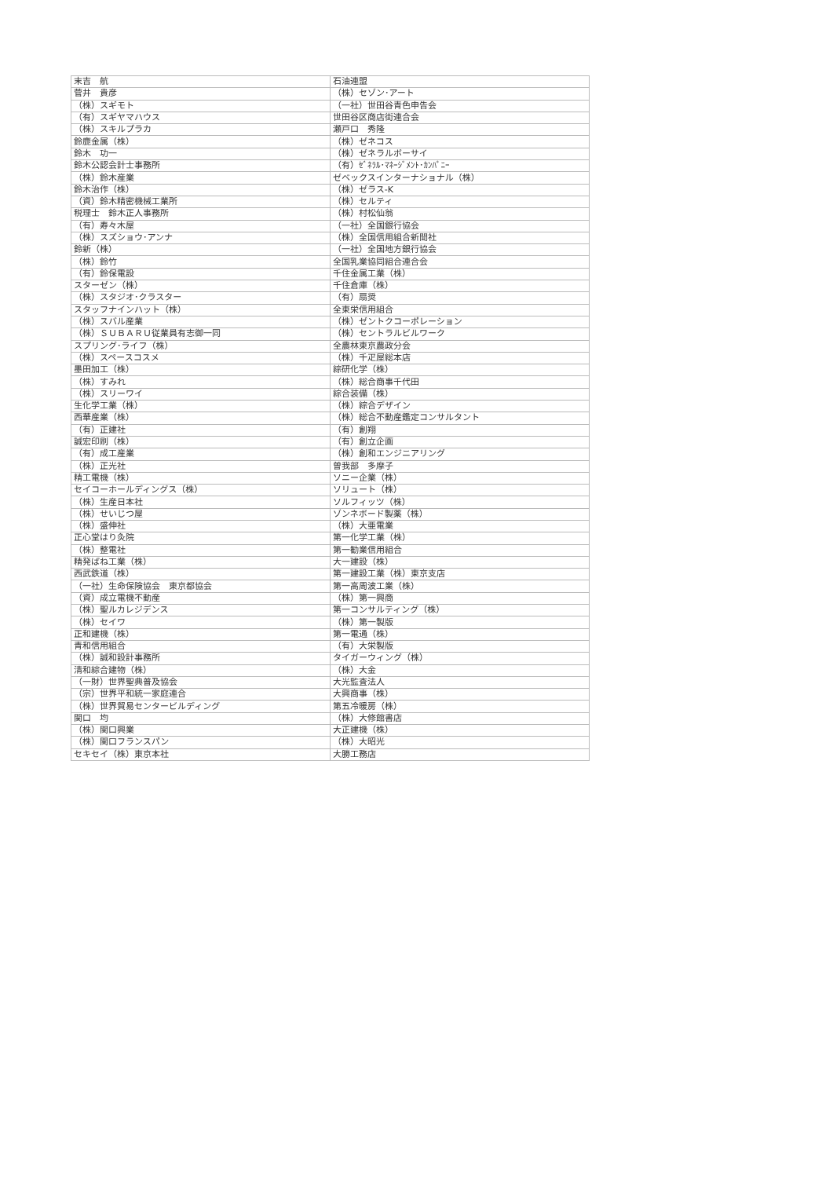| 末吉 航 | 石油連盟 |
| 菅井 貴彦 | （株）セゾン･アート |
| （株）スギモト | （一社）世田谷青色申告会 |
| （有）スギヤマハウス | 世田谷区商店街連合会 |
| （株）スキルプラカ | 瀬戸口 秀隆 |
| 鈴鹿金属（株） | （株）ゼネコス |
| 鈴木 功一 | （株）ゼネラルボーサイ |
| 鈴木公認会計士事務所 | （有）ｾﾞﾈﾗﾙ･ﾏﾈｰｼﾞﾒﾝﾄ･ｶﾝﾊﾟﾆｰ |
| （株）鈴木産業 | ゼベックスインターナショナル（株） |
| 鈴木治作（株） | （株）ゼラス-K |
| （資）鈴木精密機械工業所 | （株）セルティ |
| 税理士 鈴木正人事務所 | （株）村松仙翁 |
| （有）寿々木屋 | （一社）全国銀行協会 |
| （株）スズショウ･アンナ | （株）全国信用組合新聞社 |
| 鈴新（株） | （一社）全国地方銀行協会 |
| （株）鈴竹 | 全国乳業協同組合連合会 |
| （有）鈴保電設 | 千住金属工業（株） |
| スターゼン（株） | 千住倉庫（株） |
| （株）スタジオ･クラスター | （有）扇奨 |
| スタッフナインハット（株） | 全東栄信用組合 |
| （株）スバル産業 | （株）ゼントクコーポレーション |
| （株）ＳＵＢＡＲＵ従業員有志御一同 | （株）セントラルビルワーク |
| スプリング･ライフ（株） | 全農林東京農政分会 |
| （株）スペースコスメ | （株）千疋屋総本店 |
| 墨田加工（株） | 綜研化学（株） |
| （株）すみれ | （株）総合商事千代田 |
| （株）スリーワイ | 綜合装備（株） |
| 生化学工業（株） | （株）綜合デザイン |
| 西華産業（株） | （株）総合不動産鑑定コンサルタント |
| （有）正建社 | （有）創翔 |
| 誠宏印刷（株） | （有）創立企画 |
| （有）成工産業 | （株）創和エンジニアリング |
| （株）正光社 | 曽我部 多摩子 |
| 精工電機（株） | ソニー企業（株） |
| セイコーホールディングス（株） | ソリュート（株） |
| （株）生産日本社 | ソルフィッツ（株） |
| （株）せいじつ屋 | ゾンネボード製薬（株） |
| （株）盛伸社 | （株）大亜電業 |
| 正心堂はり灸院 | 第一化学工業（株） |
| （株）整電社 | 第一勧業信用組合 |
| 精発ばね工業（株） | 大一建設（株） |
| 西武鉄道（株） | 第一建設工業（株）東京支店 |
| （一社）生命保険協会 東京都協会 | 第一高周波工業（株） |
| （資）成立電機不動産 | （株）第一興商 |
| （株）聖ルカレジデンス | 第一コンサルティング（株） |
| （株）セイワ | （株）第一製版 |
| 正和建機（株） | 第一電通（株） |
| 青和信用組合 | （有）大栄製版 |
| （株）誠和設計事務所 | タイガーウィング（株） |
| 清和綜合建物（株） | （株）大金 |
| （一財）世界聖典普及協会 | 大光監査法人 |
| （宗）世界平和統一家庭連合 | 大興商事（株） |
| （株）世界貿易センタービルディング | 第五冷暖房（株） |
| 関口 均 | （株）大修館書店 |
| （株）関口興業 | 大正建機（株） |
| （株）関口フランスパン | （株）大昭光 |
| セキセイ（株）東京本社 | 大勝工務店 |